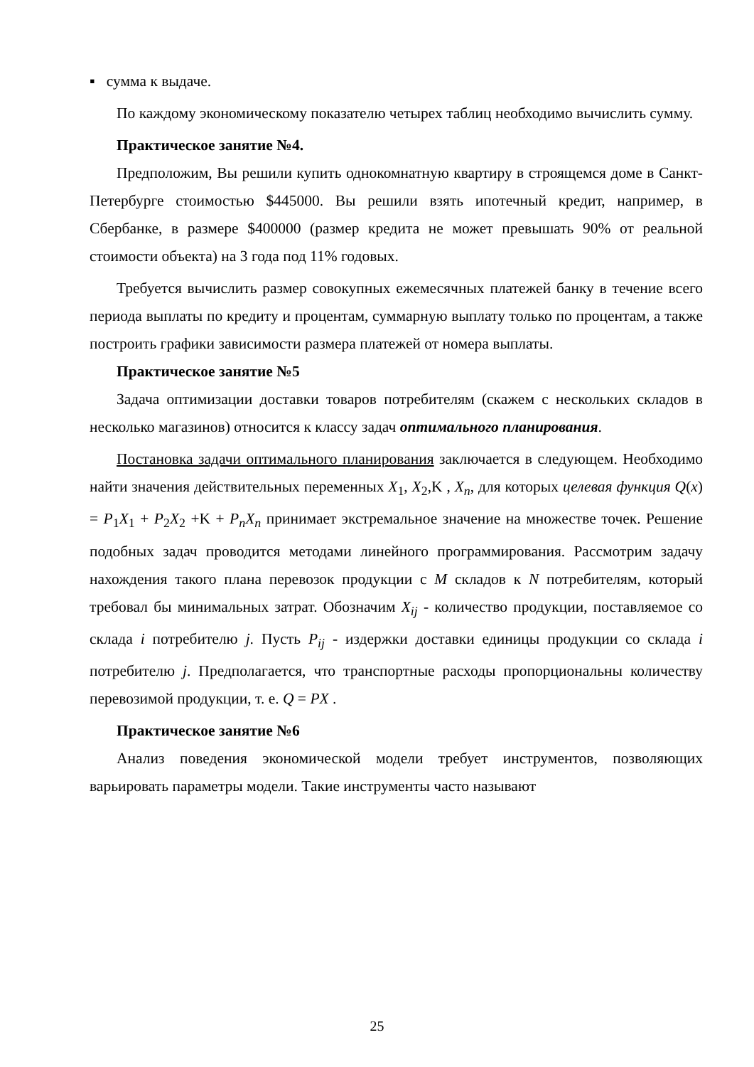▪ сумма к выдаче.
По каждому экономическому показателю четырех таблиц необходимо вычислить сумму.
Практическое занятие №4.
Предположим, Вы решили купить однокомнатную квартиру в строящемся доме в Санкт-Петербурге стоимостью $445000. Вы решили взять ипотечный кредит, например, в Сбербанке, в размере $400000 (размер кредита не может превышать 90% от реальной стоимости объекта) на 3 года под 11% годовых.
Требуется вычислить размер совокупных ежемесячных платежей банку в течение всего периода выплаты по кредиту и процентам, суммарную выплату только по процентам, а также построить графики зависимости размера платежей от номера выплаты.
Практическое занятие №5
Задача оптимизации доставки товаров потребителям (скажем с нескольких складов в несколько магазинов) относится к классу задач оптимального планирования.
Постановка задачи оптимального планирования заключается в следующем. Необходимо найти значения действительных переменных X<sub>1</sub>, X<sub>2</sub>,K , X<sub>n</sub>, для которых целевая функция Q(x) = P<sub>1</sub>X<sub>1</sub> + P<sub>2</sub>X<sub>2</sub> +K + P<sub>n</sub>X<sub>n</sub> принимает экстремальное значение на множестве точек. Решение подобных задач проводится методами линейного программирования. Рассмотрим задачу нахождения такого плана перевозок продукции с M складов к N потребителям, который требовал бы минимальных затрат. Обозначим X<sub>ij</sub> - количество продукции, поставляемое со склада i потребителю j. Пусть P<sub>ij</sub> - издержки доставки единицы продукции со склада i потребителю j. Предполагается, что транспортные расходы пропорциональны количеству перевозимой продукции, т. е. Q = PX .
Практическое занятие №6
Анализ поведения экономической модели требует инструментов, позволяющих варьировать параметры модели. Такие инструменты часто называют
25